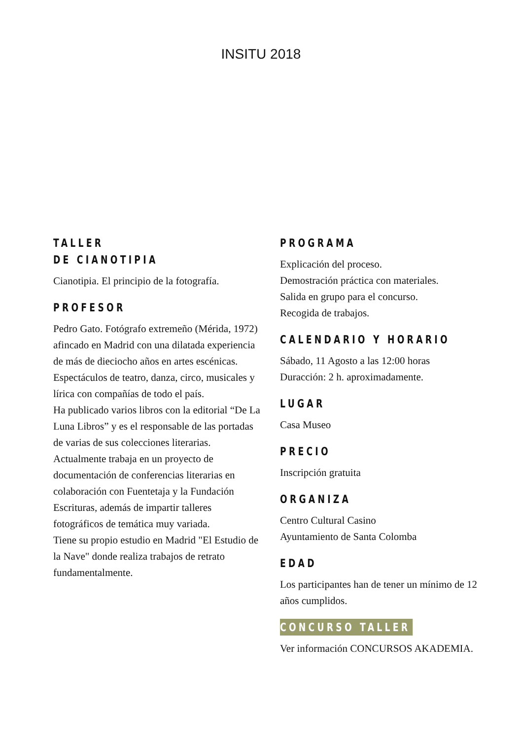INSITU 2018
TALLER
DE CIANOTIPIA
Cianotipia. El principio de la fotografía.
PROFESOR
Pedro Gato. Fotógrafo extremeño (Mérida, 1972) afincado en Madrid con una dilatada experiencia de más de dieciocho años en artes escénicas. Espectáculos de teatro, danza, circo, musicales y lírica con compañías de todo el país.
Ha publicado varios libros con la editorial “De La Luna Libros” y es el responsable de las portadas de varias de sus colecciones literarias. Actualmente trabaja en un proyecto de documentación de conferencias literarias en colaboración con Fuentetaja y la Fundación Escrituras, además de impartir talleres fotográficos de temática muy variada.
Tiene su propio estudio en Madrid "El Estudio de la Nave" donde realiza trabajos de retrato fundamentalmente.
PROGRAMA
Explicación del proceso.
Demostración práctica con materiales.
Salida en grupo para el concurso.
Recogida de trabajos.
CALENDARIO Y HORARIO
Sábado, 11 Agosto a las 12:00 horas
Duracción: 2 h. aproximadamente.
LUGAR
Casa Museo
PRECIO
Inscripción gratuita
ORGANIZA
Centro Cultural Casino
Ayuntamiento de Santa Colomba
EDAD
Los participantes han de tener un mínimo de 12 años cumplidos.
CONCURSO TALLER
Ver información CONCURSOS AKADEMIA.